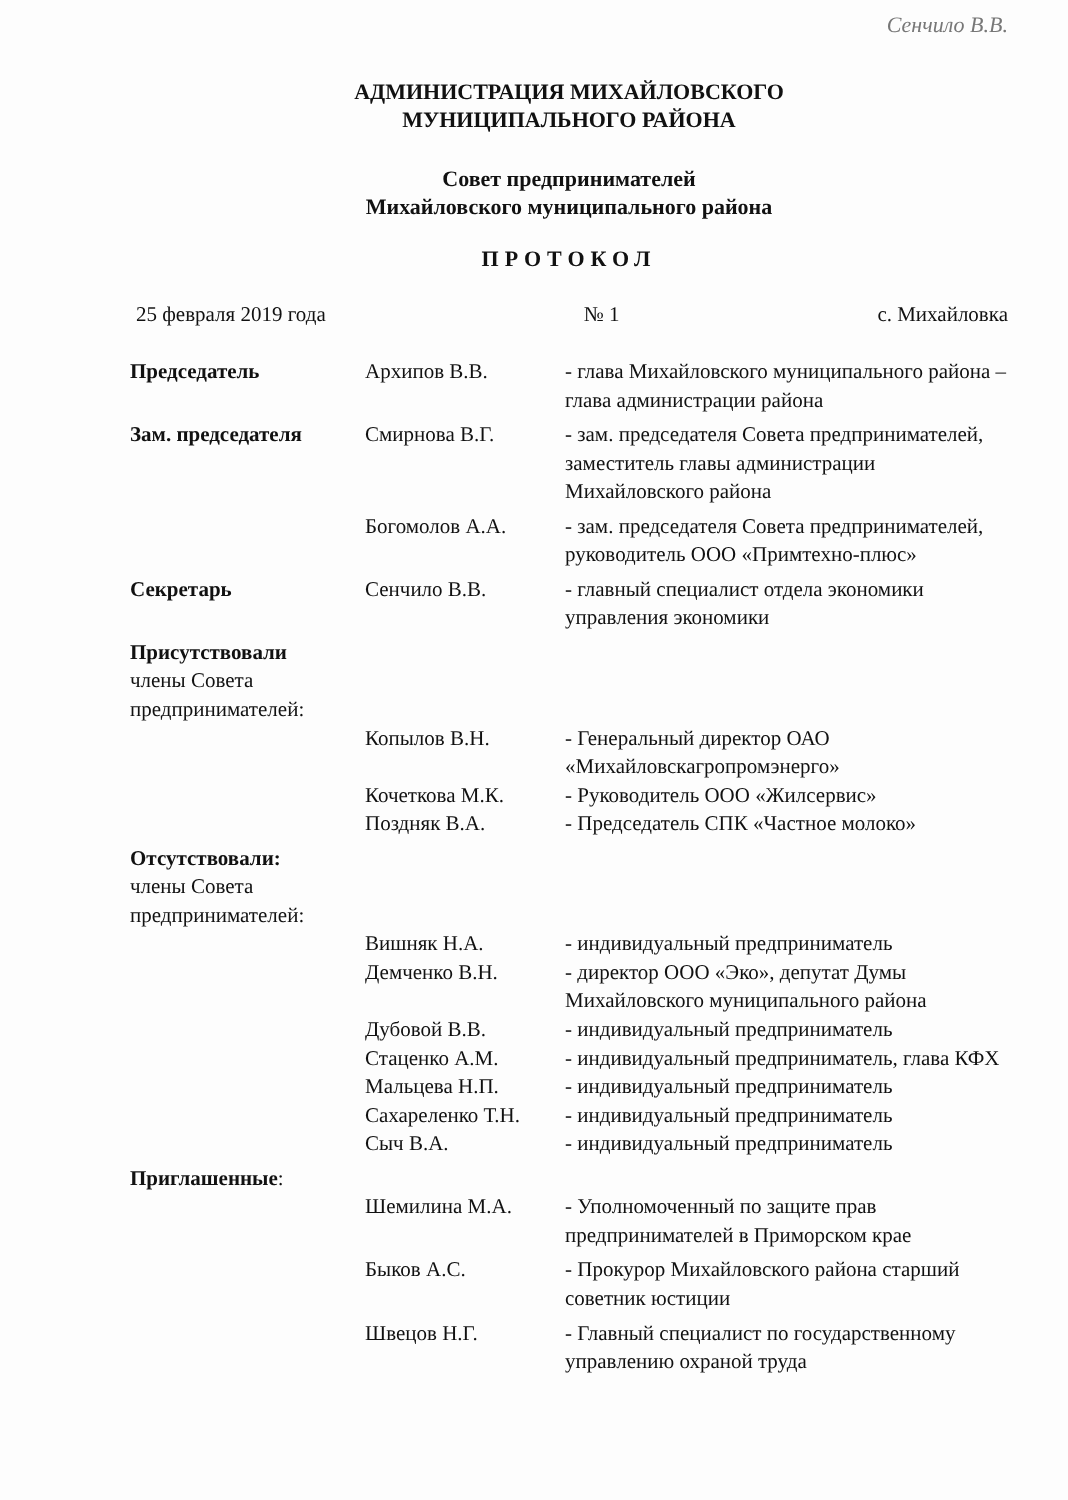Сенчило В.В.
АДМИНИСТРАЦИЯ МИХАЙЛОВСКОГО
МУНИЦИПАЛЬНОГО РАЙОНА
Совет предпринимателей
Михайловского муниципального района
ПРОТОКОЛ
25 февраля 2019 года № 1 с. Михайловка
| Председатель | Архипов В.В. | - глава Михайловского муниципального района – глава администрации района |
| Зам. председателя | Смирнова В.Г. | - зам. председателя Совета предпринимателей, заместитель главы администрации Михайловского района |
| | Богомолов А.А. | - зам. председателя Совета предпринимателей, руководитель ООО «Примтехно-плюс» |
| Секретарь | Сенчило В.В. | - главный специалист отдела экономики управления экономики |
| Присутствовали члены Совета предпринимателей: | | |
| | Копылов В.Н. | - Генеральный директор ОАО «Михайловскагропромэнерго» |
| | Кочеткова М.К. | - Руководитель ООО «Жилсервис» |
| | Поздняк В.А. | - Председатель СПК «Частное молоко» |
| Отсутствовали: члены Совета предпринимателей: | | |
| | Вишняк Н.А. | - индивидуальный предприниматель |
| | Демченко В.Н. | - директор ООО «Эко», депутат Думы Михайловского муниципального района |
| | Дубовой В.В. | - индивидуальный предприниматель |
| | Стаценко А.М. | - индивидуальный предприниматель, глава КФХ |
| | Мальцева Н.П. | - индивидуальный предприниматель |
| | Сахареленко Т.Н. | - индивидуальный предприниматель |
| | Сыч В.А. | - индивидуальный предприниматель |
| Приглашенные : | | |
| | Шемилина М.А. | - Уполномоченный по защите прав предпринимателей в Приморском крае |
| | Быков А.С. | - Прокурор Михайловского района старший советник юстиции |
| | Швецов Н.Г. | - Главный специалист по государственному управлению охраной труда |